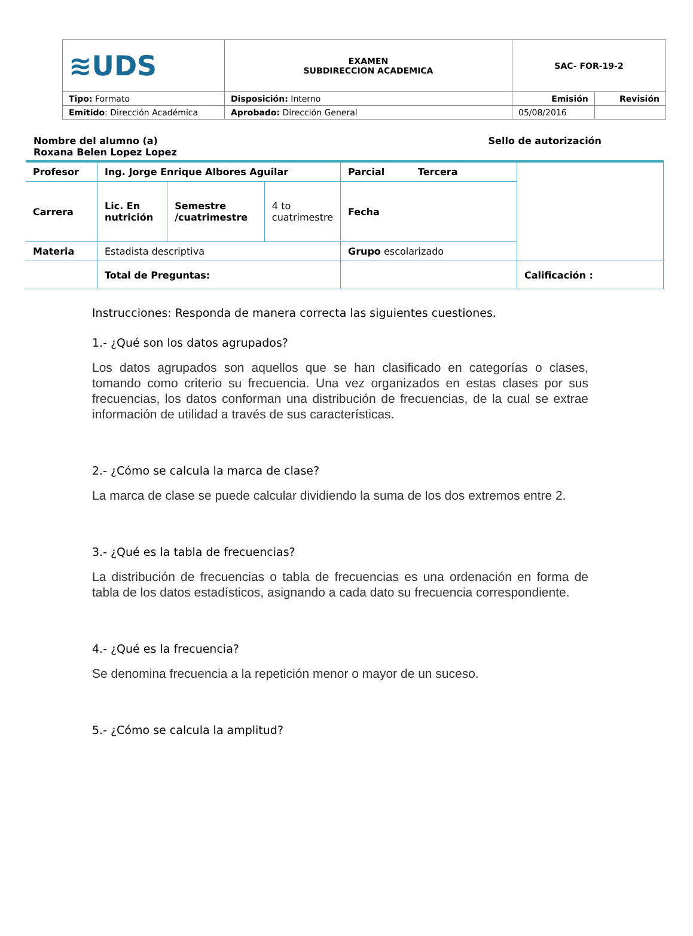| ≋UDS | EXAMEN SUBDIRECCION ACADEMICA | SAC- FOR-19-2 | |
| Tipo: Formato | Disposición: Interno | Emisión | Revisión |
| Emitido : Dirección Académica | Aprobado: Dirección General | 05/08/2016 | |
Nombre del alumno (a)
Roxana Belen Lopez Lopez
Sello de autorización
| Profesor | Ing. Jorge Enrique Albores Aguilar | | | Parcial Tercera | |
| Carrera | Lic. En nutrición | Semestre /cuatrimestre | 4 to cuatrimestre | Fecha | |
| Materia | Estadista descriptiva | | | Grupo escolarizado | |
| | Total de Preguntas: | | | | Calificación : |
Instrucciones: Responda de manera correcta las siguientes cuestiones.
1.- ¿Qué son los datos agrupados?
Los datos agrupados son aquellos que se han clasificado en categorías o clases, tomando como criterio su frecuencia. Una vez organizados en estas clases por sus frecuencias, los datos conforman una distribución de frecuencias, de la cual se extrae información de utilidad a través de sus características.
2.- ¿Cómo se calcula la marca de clase?
La marca de clase se puede calcular dividiendo la suma de los dos extremos entre 2.
3.- ¿Qué es la tabla de frecuencias?
La distribución de frecuencias o tabla de frecuencias es una ordenación en forma de tabla de los datos estadísticos, asignando a cada dato su frecuencia correspondiente.
4.- ¿Qué es la frecuencia?
Se denomina frecuencia a la repetición menor o mayor de un suceso.
5.- ¿Cómo se calcula la amplitud?